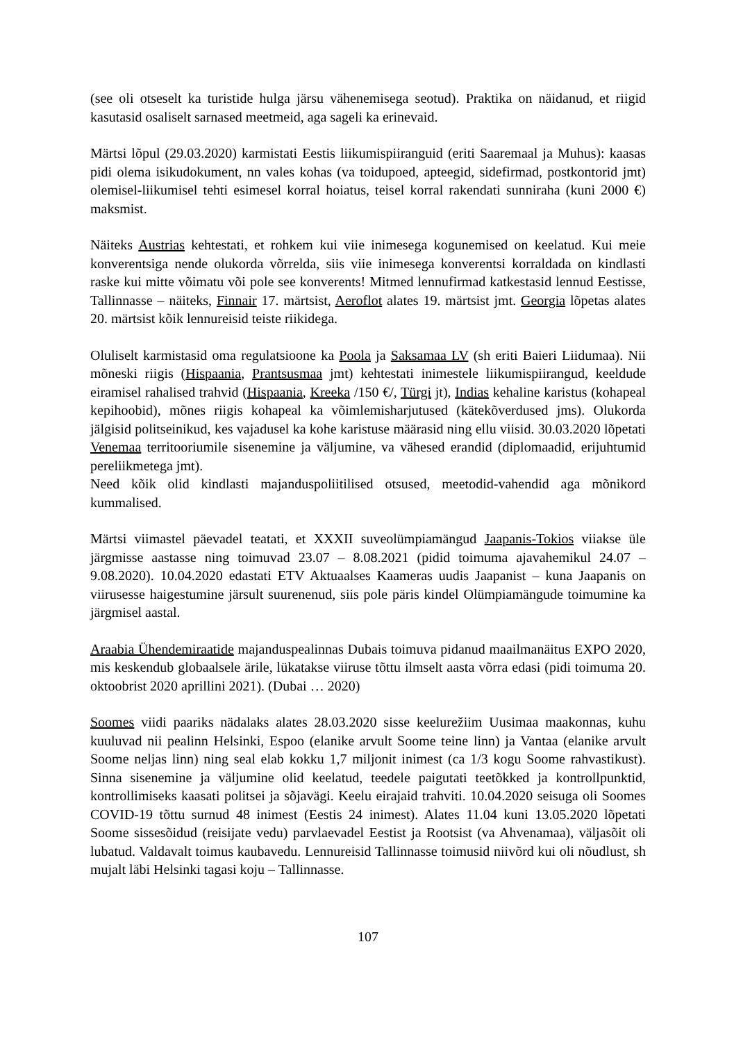(see oli otseselt ka turistide hulga järsu vähenemisega seotud). Praktika on näidanud, et riigid kasutasid osaliselt sarnased meetmeid, aga sageli ka erinevaid.
Märtsi lõpul (29.03.2020) karmistati Eestis liikumispiiranguid (eriti Saaremaal ja Muhus): kaasas pidi olema isikudokument, nn vales kohas (va toidupoed, apteegid, sidefirmad, postkontorid jmt) olemisel-liikumisel tehti esimesel korral hoiatus, teisel korral rakendati sunniraha (kuni 2000 €) maksmist.
Näiteks Austrias kehtestati, et rohkem kui viie inimesega kogunemised on keelatud. Kui meie konverentsiga nende olukorda võrrelda, siis viie inimesega konverentsi korraldada on kindlasti raske kui mitte võimatu või pole see konverents! Mitmed lennufirmad katkestasid lennud Eestisse, Tallinnasse – näiteks, Finnair 17. märtsist, Aeroflot alates 19. märtsist jmt. Georgia lõpetas alates 20. märtsist kõik lennureisid teiste riikidega.
Oluliselt karmistasid oma regulatsioone ka Poola ja Saksamaa LV (sh eriti Baieri Liidumaa). Nii mõneski riigis (Hispaania, Prantsusmaa jmt) kehtestati inimestele liikumispiirangud, keeldude eiramisel rahalised trahvid (Hispaania, Kreeka /150 €/, Türgi jt), Indias kehaline karistus (kohapeal kepihoobid), mõnes riigis kohapeal ka võimlemisharjutused (kätekõverdused jms). Olukorda jälgisid politseinikud, kes vajadusel ka kohe karistuse määrasid ning ellu viisid. 30.03.2020 lõpetati Venemaa territooriumile sisenemine ja väljumine, va vähesed erandid (diplomaadid, erijuhtumid pereliikmetega jmt).
Need kõik olid kindlasti majanduspoliitilised otsused, meetodid-vahendid aga mõnikord kummalised.
Märtsi viimastel päevadel teatati, et XXXII suveolümpiamängud Jaapanis-Tokios viiakse üle järgmisse aastasse ning toimuvad 23.07 – 8.08.2021 (pidid toimuma ajavahemikul 24.07 – 9.08.2020). 10.04.2020 edastati ETV Aktuaalses Kaameras uudis Jaapanist – kuna Jaapanis on viirusesse haigestumine järsult suurenenud, siis pole päris kindel Olümpiamängude toimumine ka järgmisel aastal.
Araabia Ühendemiraatide majanduspealinnas Dubais toimuva pidanud maailmanäitus EXPO 2020, mis keskendub globaalsele ärile, lükatakse viiruse tõttu ilmselt aasta võrra edasi (pidi toimuma 20. oktoobrist 2020 aprillini 2021). (Dubai … 2020)
Soomes viidi paariks nädalaks alates 28.03.2020 sisse keelurežiim Uusimaa maakonnas, kuhu kuuluvad nii pealinn Helsinki, Espoo (elanike arvult Soome teine linn) ja Vantaa (elanike arvult Soome neljas linn) ning seal elab kokku 1,7 miljonit inimest (ca 1/3 kogu Soome rahvastikust). Sinna sisenemine ja väljumine olid keelatud, teedele paigutati teetõkked ja kontrollpunktid, kontrollimiseks kaasati politsei ja sõjavägi. Keelu eirajaid trahviti. 10.04.2020 seisuga oli Soomes COVID-19 tõttu surnud 48 inimest (Eestis 24 inimest). Alates 11.04 kuni 13.05.2020 lõpetati Soome sissesõidud (reisijate vedu) parvlaevadel Eestist ja Rootsist (va Ahvenamaa), väljasõit oli lubatud. Valdavalt toimus kaubavedu. Lennureisid Tallinnasse toimusid niivõrd kui oli nõudlust, sh mujalt läbi Helsinki tagasi koju – Tallinnasse.
107